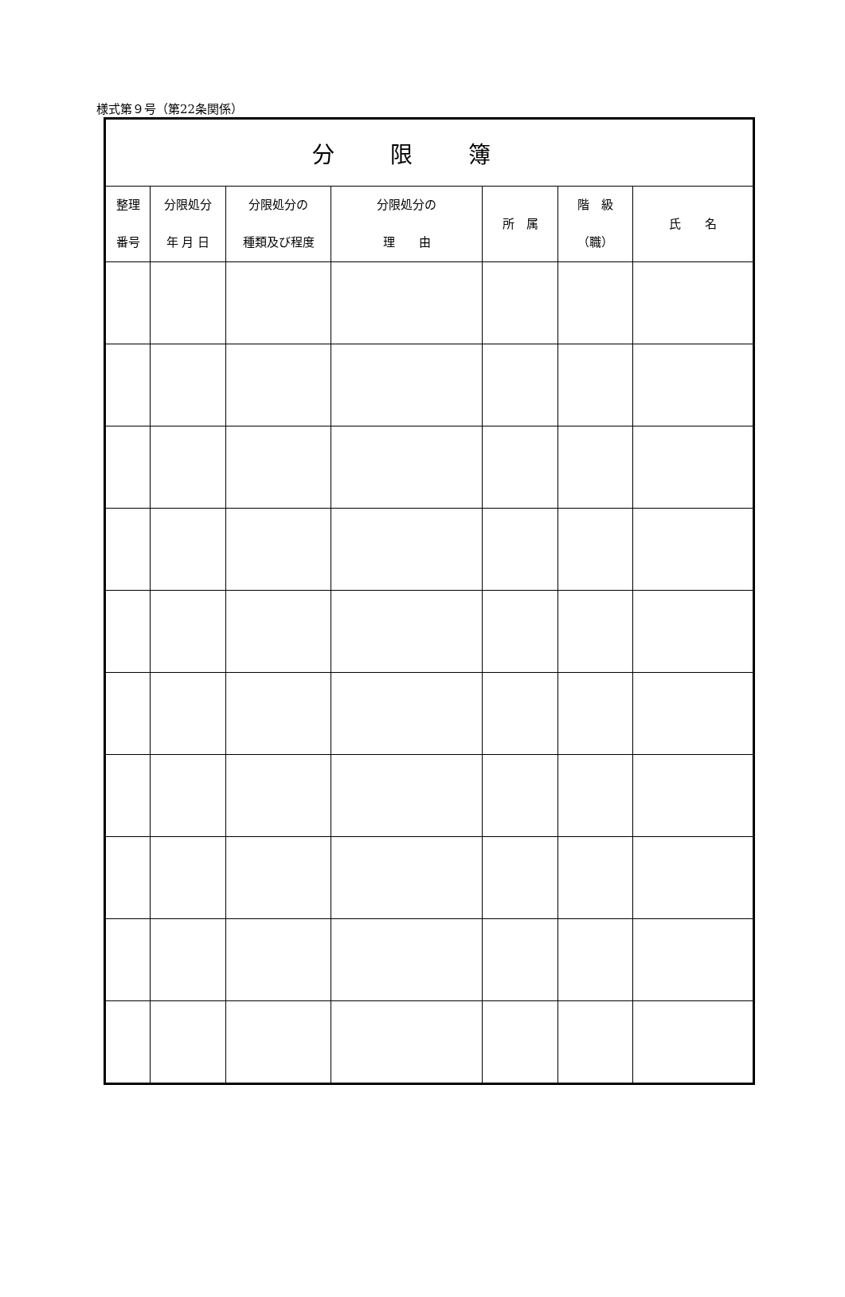様式第９号（第22条関係）
| 分限簿 | | | | | | |
| 整理 番号 | 分限処分 年 月 日 | 分限処分の 種類及び程度 | 分限処分の 理 由 | 所 属 | 階 級 （職） | 氏 名 |